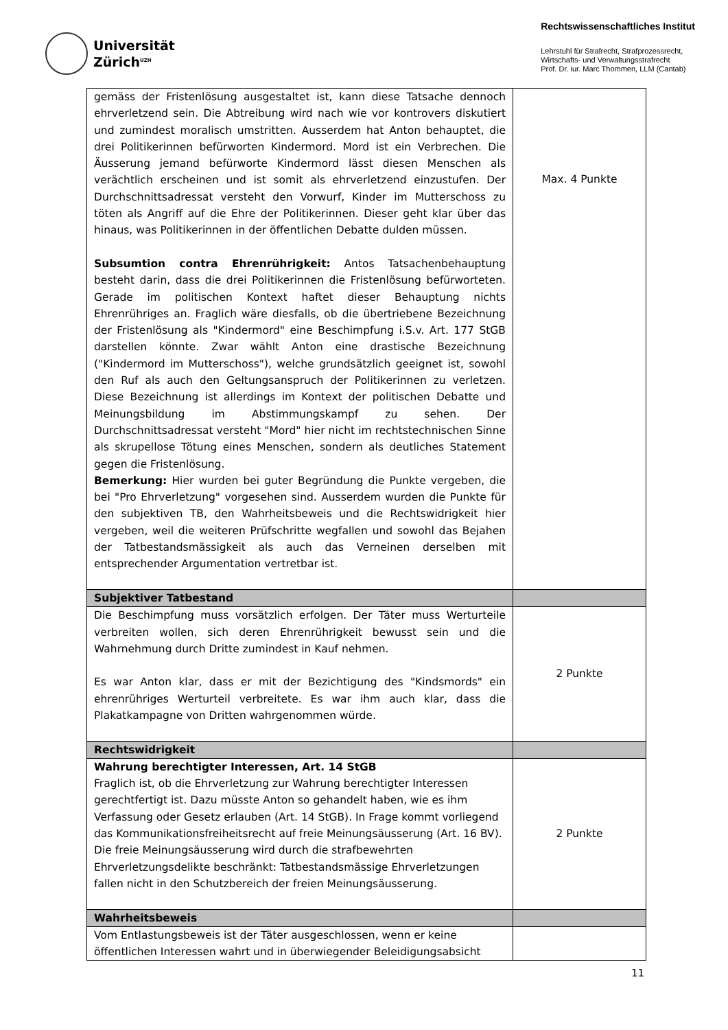Universität
Zürich<sup>UZH</sup>
Rechtswissenschaftliches Institut
Lehrstuhl für Strafrecht, Strafprozessrecht,
Wirtschafts- und Verwaltungsstrafrecht
Prof. Dr. iur. Marc Thommen, LLM (Cantab)
| gemäss der Fristenlösung ausgestaltet ist, kann diese Tatsache dennoch ehrverletzend sein. Die Abtreibung wird nach wie vor kontrovers diskutiert und zumindest moralisch umstritten. Ausserdem hat Anton behauptet, die drei Politikerinnen befürworten Kindermord. Mord ist ein Verbrechen. Die Äusserung jemand befürworte Kindermord lässt diesen Menschen als verächtlich erscheinen und ist somit als ehrverletzend einzustufen. Der Durchschnittsadressat versteht den Vorwurf, Kinder im Mutterschoss zu töten als Angriff auf die Ehre der Politikerinnen. Dieser geht klar über das hinaus, was Politikerinnen in der öffentlichen Debatte dulden müssen. Subsumtion contra Ehrenrührigkeit: Antos Tatsachenbehauptung besteht darin, dass die drei Politikerinnen die Fristenlösung befürworteten. Gerade im politischen Kontext haftet dieser Behauptung nichts Ehrenrühriges an. Fraglich wäre diesfalls, ob die übertriebene Bezeichnung der Fristenlösung als "Kindermord" eine Beschimpfung i.S.v. Art. 177 StGB darstellen könnte. Zwar wählt Anton eine drastische Bezeichnung ("Kindermord im Mutterschoss"), welche grundsätzlich geeignet ist, sowohl den Ruf als auch den Geltungsanspruch der Politikerinnen zu verletzen. Diese Bezeichnung ist allerdings im Kontext der politischen Debatte und Meinungsbildung im Abstimmungskampf zu sehen. Der Durchschnittsadressat versteht "Mord" hier nicht im rechtstechnischen Sinne als skrupellose Tötung eines Menschen, sondern als deutliches Statement gegen die Fristenlösung. Bemerkung: Hier wurden bei guter Begründung die Punkte vergeben, die bei "Pro Ehrverletzung" vorgesehen sind. Ausserdem wurden die Punkte für den subjektiven TB, den Wahrheitsbeweis und die Rechtswidrigkeit hier vergeben, weil die weiteren Prüfschritte wegfallen und sowohl das Bejahen der Tatbestandsmässigkeit als auch das Verneinen derselben mit entsprechender Argumentation vertretbar ist. | Max. 4 Punkte |
| Subjektiver Tatbestand | |
| Die Beschimpfung muss vorsätzlich erfolgen. Der Täter muss Werturteile verbreiten wollen, sich deren Ehrenrührigkeit bewusst sein und die Wahrnehmung durch Dritte zumindest in Kauf nehmen. Es war Anton klar, dass er mit der Bezichtigung des "Kindsmords" ein ehrenrühriges Werturteil verbreitete. Es war ihm auch klar, dass die Plakatkampagne von Dritten wahrgenommen würde. | 2 Punkte |
| Rechtswidrigkeit | |
| Wahrung berechtigter Interessen, Art. 14 StGB Fraglich ist, ob die Ehrverletzung zur Wahrung berechtigter Interessen gerechtfertigt ist. Dazu müsste Anton so gehandelt haben, wie es ihm Verfassung oder Gesetz erlauben (Art. 14 StGB). In Frage kommt vorliegend das Kommunikationsfreiheitsrecht auf freie Meinungsäusserung (Art. 16 BV). Die freie Meinungsäusserung wird durch die strafbewehrten Ehrverletzungsdelikte beschränkt: Tatbestandsmässige Ehrverletzungen fallen nicht in den Schutzbereich der freien Meinungsäusserung. | 2 Punkte |
| Wahrheitsbeweis | |
| Vom Entlastungsbeweis ist der Täter ausgeschlossen, wenn er keine öffentlichen Interessen wahrt und in überwiegender Beleidigungsabsicht | |
11